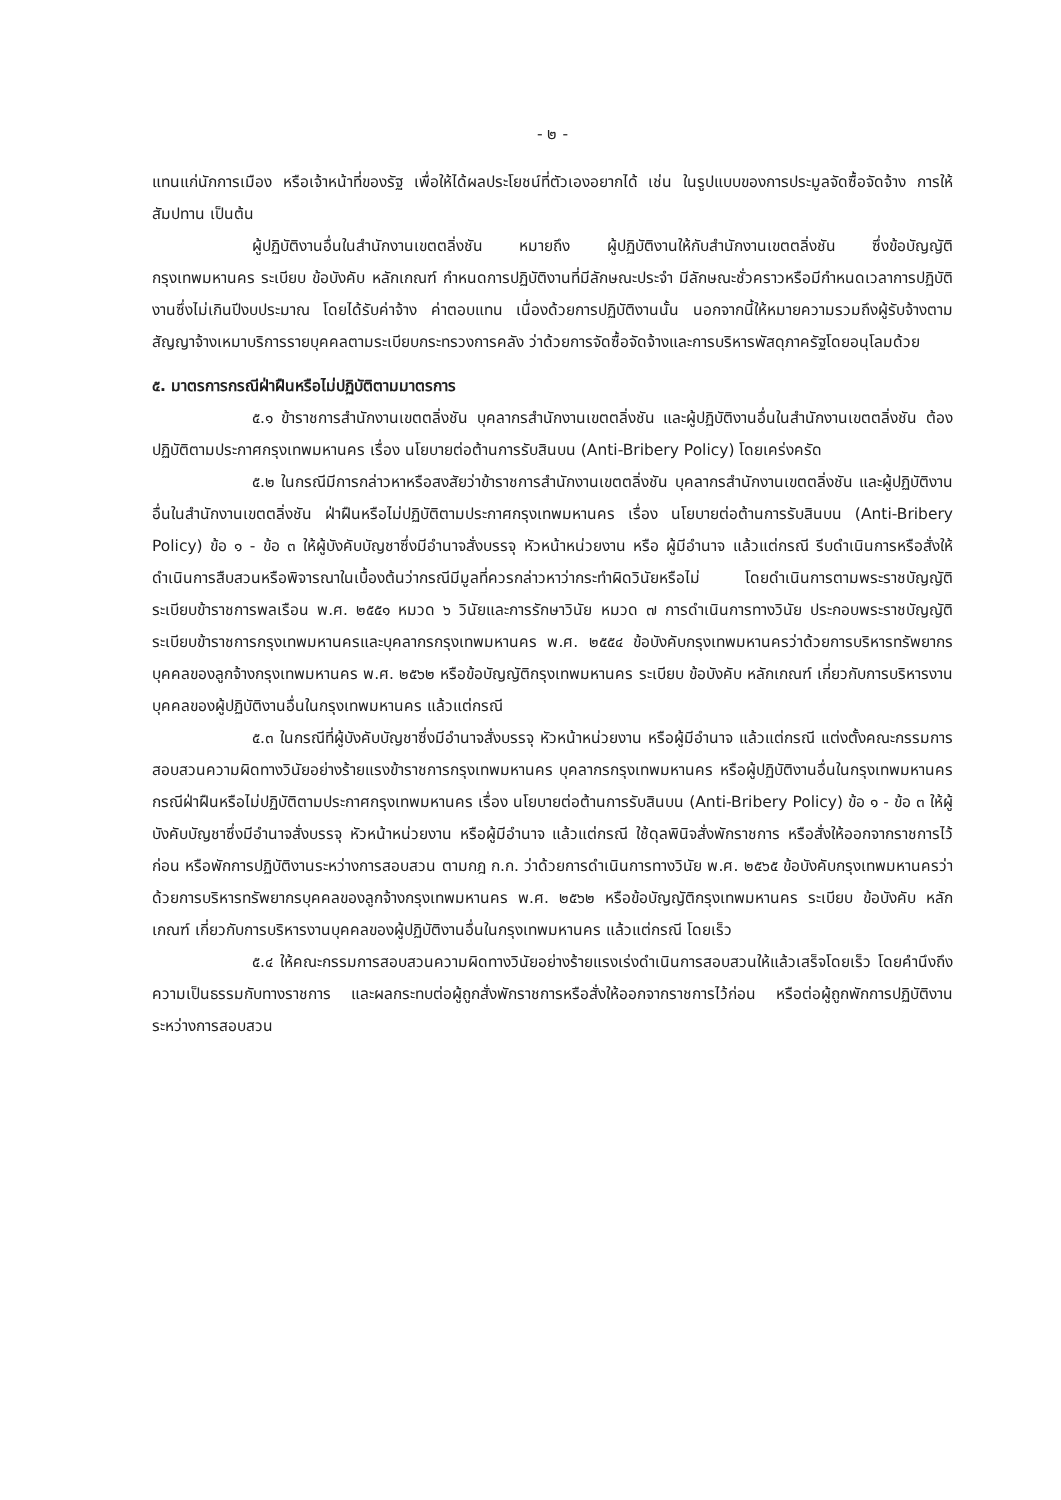- ๒ -
แทนแก่นักการเมือง หรือเจ้าหน้าที่ของรัฐ เพื่อให้ได้ผลประโยชน์ที่ตัวเองอยากได้ เช่น ในรูปแบบของการประมูลจัดซื้อจัดจ้าง การให้สัมปทาน เป็นต้น
ผู้ปฏิบัติงานอื่นในสำนักงานเขตตลิ่งชัน หมายถึง ผู้ปฏิบัติงานให้กับสำนักงานเขตตลิ่งชัน ซึ่งข้อบัญญัติกรุงเทพมหานคร ระเบียบ ข้อบังคับ หลักเกณฑ์ กำหนดการปฏิบัติงานที่มีลักษณะประจำ มีลักษณะชั่วคราวหรือมีกำหนดเวลาการปฏิบัติงานซึ่งไม่เกินปีงบประมาณ โดยได้รับค่าจ้าง ค่าตอบแทน เนื่องด้วยการปฏิบัติงานนั้น นอกจากนี้ให้หมายความรวมถึงผู้รับจ้างตามสัญญาจ้างเหมาบริการรายบุคคลตามระเบียบกระทรวงการคลัง ว่าด้วยการจัดซื้อจัดจ้างและการบริหารพัสดุภาครัฐโดยอนุโลมด้วย
๕. มาตรการกรณีฝ่าฝืนหรือไม่ปฏิบัติตามมาตรการ
๕.๑ ข้าราชการสำนักงานเขตตลิ่งชัน บุคลากรสำนักงานเขตตลิ่งชัน และผู้ปฏิบัติงานอื่นในสำนักงานเขตตลิ่งชัน ต้องปฏิบัติตามประกาศกรุงเทพมหานคร เรื่อง นโยบายต่อต้านการรับสินบน (Anti-Bribery Policy) โดยเคร่งครัด
๕.๒ ในกรณีมีการกล่าวหาหรือสงสัยว่าข้าราชการสำนักงานเขตตลิ่งชัน บุคลากรสำนักงานเขตตลิ่งชัน และผู้ปฏิบัติงานอื่นในสำนักงานเขตตลิ่งชัน ฝ่าฝืนหรือไม่ปฏิบัติตามประกาศกรุงเทพมหานคร เรื่อง นโยบายต่อต้านการรับสินบน (Anti-Bribery Policy) ข้อ ๑ - ข้อ ๓ ให้ผู้บังคับบัญชาซึ่งมีอำนาจสั่งบรรจุ หัวหน้าหน่วยงาน หรือ ผู้มีอำนาจ แล้วแต่กรณี รีบดำเนินการหรือสั่งให้ดำเนินการสืบสวนหรือพิจารณาในเบื้องต้นว่ากรณีมีมูลที่ควรกล่าวหาว่ากระทำผิดวินัยหรือไม่ โดยดำเนินการตามพระราชบัญญัติระเบียบข้าราชการพลเรือน พ.ศ. ๒๕๕๑ หมวด ๖ วินัยและการรักษาวินัย หมวด ๗ การดำเนินการทางวินัย ประกอบพระราชบัญญัติระเบียบข้าราชการกรุงเทพมหานครและบุคลากรกรุงเทพมหานคร พ.ศ. ๒๕๕๔ ข้อบังคับกรุงเทพมหานครว่าด้วยการบริหารทรัพยากรบุคคลของลูกจ้างกรุงเทพมหานคร พ.ศ. ๒๕๖๒ หรือข้อบัญญัติกรุงเทพมหานคร ระเบียบ ข้อบังคับ หลักเกณฑ์ เกี่ยวกับการบริหารงานบุคคลของผู้ปฏิบัติงานอื่นในกรุงเทพมหานคร แล้วแต่กรณี
๕.๓ ในกรณีที่ผู้บังคับบัญชาซึ่งมีอำนาจสั่งบรรจุ หัวหน้าหน่วยงาน หรือผู้มีอำนาจ แล้วแต่กรณี แต่งตั้งคณะกรรมการสอบสวนความผิดทางวินัยอย่างร้ายแรงข้าราชการกรุงเทพมหานคร บุคลากรกรุงเทพมหานคร หรือผู้ปฏิบัติงานอื่นในกรุงเทพมหานคร กรณีฝ่าฝืนหรือไม่ปฏิบัติตามประกาศกรุงเทพมหานคร เรื่อง นโยบายต่อต้านการรับสินบน (Anti-Bribery Policy) ข้อ ๑ - ข้อ ๓ ให้ผู้บังคับบัญชาซึ่งมีอำนาจสั่งบรรจุ หัวหน้าหน่วยงาน หรือผู้มีอำนาจ แล้วแต่กรณี ใช้ดุลพินิจสั่งพักราชการ หรือสั่งให้ออกจากราชการไว้ก่อน หรือพักการปฏิบัติงานระหว่างการสอบสวน ตามกฎ ก.ก. ว่าด้วยการดำเนินการทางวินัย พ.ศ. ๒๕๖๕ ข้อบังคับกรุงเทพมหานครว่าด้วยการบริหารทรัพยากรบุคคลของลูกจ้างกรุงเทพมหานคร พ.ศ. ๒๕๖๒ หรือข้อบัญญัติกรุงเทพมหานคร ระเบียบ ข้อบังคับ หลักเกณฑ์ เกี่ยวกับการบริหารงานบุคคลของผู้ปฏิบัติงานอื่นในกรุงเทพมหานคร แล้วแต่กรณี โดยเร็ว
๕.๔ ให้คณะกรรมการสอบสวนความผิดทางวินัยอย่างร้ายแรงเร่งดำเนินการสอบสวนให้แล้วเสร็จโดยเร็ว โดยคำนึงถึงความเป็นธรรมกับทางราชการ และผลกระทบต่อผู้ถูกสั่งพักราชการหรือสั่งให้ออกจากราชการไว้ก่อน หรือต่อผู้ถูกพักการปฏิบัติงานระหว่างการสอบสวน